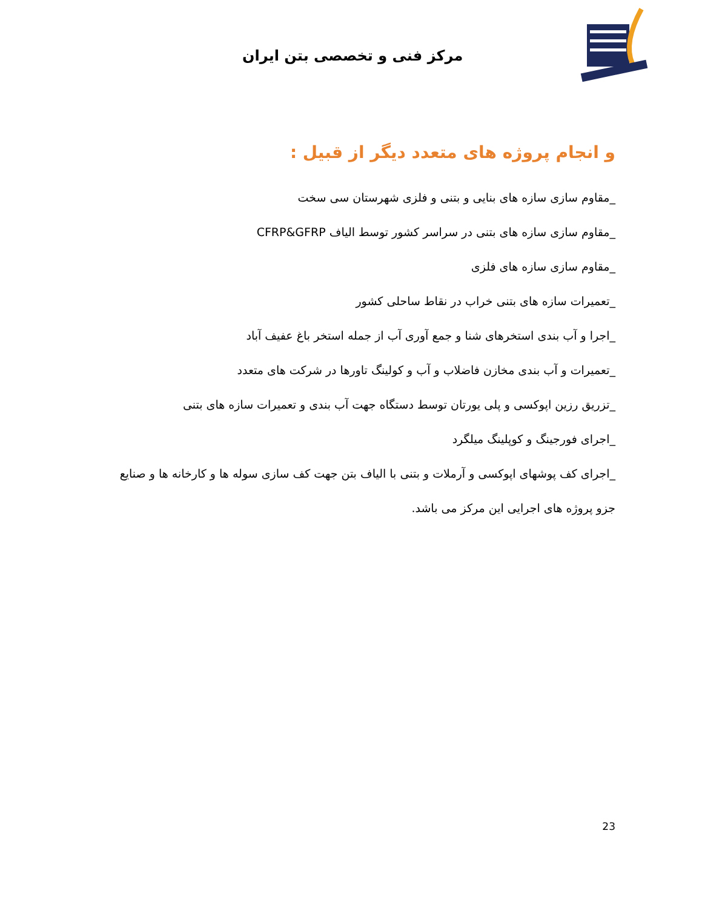مرکز فنی و تخصصی بتن ایران
و انجام پروژه های متعدد دیگر از قبیل :
_مقاوم سازی سازه های بنایی و بتنی و فلزی شهرستان سی سخت
_مقاوم سازی سازه های بتنی در سراسر کشور توسط الیاف CFRP&GFRP
_مقاوم سازی سازه های فلزی
_تعمیرات سازه های بتنی خراب در نقاط ساحلی کشور
_اجرا و آب بندی استخرهای شنا و جمع آوری آب از جمله استخر باغ عفیف آباد
_تعمیرات و آب بندی مخازن فاضلاب و آب و کولینگ تاورها در شرکت های متعدد
_تزریق رزین اپوکسی و پلی یورتان توسط دستگاه جهت آب بندی و تعمیرات سازه های بتنی
_اجرای فورجینگ و کوپلینگ میلگرد
_اجرای کف پوشهای اپوکسی و آرملات و بتنی با الیاف بتن جهت کف سازی سوله ها و کارخانه ها و صنایع
جزو پروژه های اجرایی این مرکز می باشد.
23